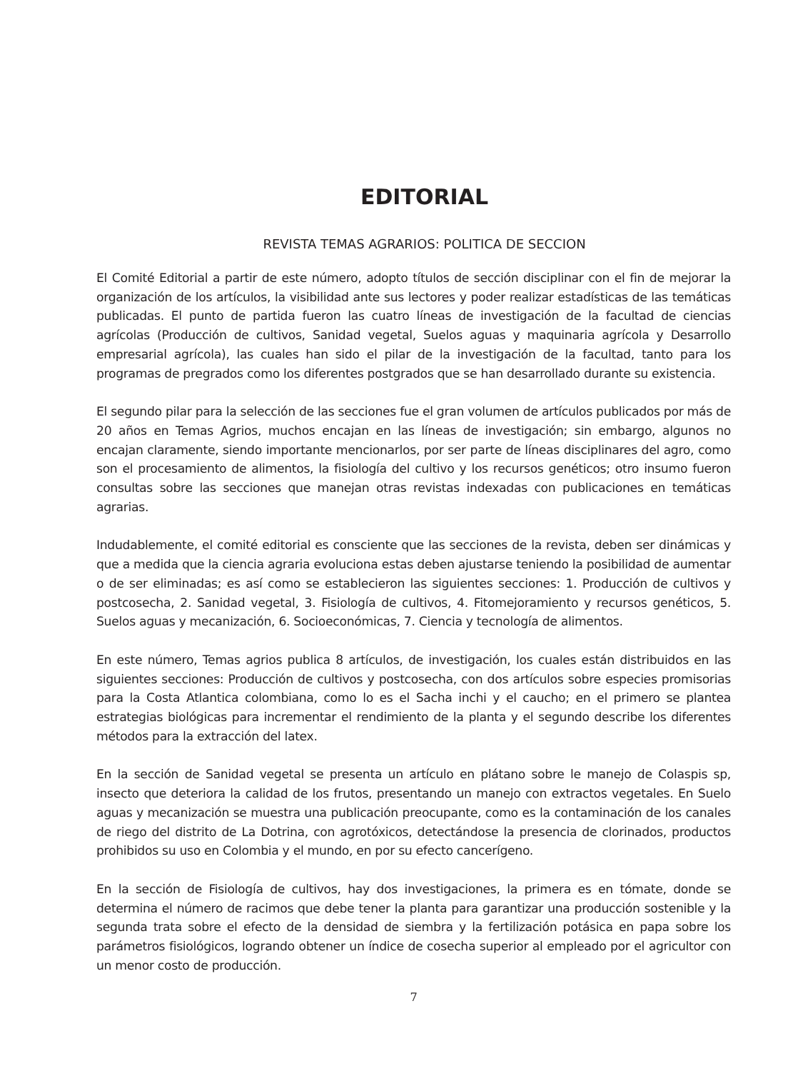EDITORIAL
REVISTA TEMAS AGRARIOS: POLITICA DE SECCION
El Comité Editorial a partir de este número, adopto títulos de sección disciplinar con el fin de mejorar la organización de los artículos, la visibilidad ante sus lectores y poder realizar estadísticas de las temáticas publicadas. El punto de partida fueron las cuatro líneas de investigación de la facultad de ciencias agrícolas (Producción de cultivos, Sanidad vegetal, Suelos aguas y maquinaria agrícola y Desarrollo empresarial agrícola), las cuales han sido el pilar de la investigación de la facultad, tanto para los programas de pregrados como los diferentes postgrados que se han desarrollado durante su existencia.
El segundo pilar para la selección de las secciones fue el gran volumen de artículos publicados por más de 20 años en Temas Agrios, muchos encajan en las líneas de investigación; sin embargo, algunos no encajan claramente, siendo importante mencionarlos, por ser parte de líneas disciplinares del agro, como son el procesamiento de alimentos, la fisiología del cultivo y los recursos genéticos; otro insumo fueron consultas sobre las secciones que manejan otras revistas indexadas con publicaciones en temáticas agrarias.
Indudablemente, el comité editorial es consciente que las secciones de la revista, deben ser dinámicas y que a medida que la ciencia agraria evoluciona estas deben ajustarse teniendo la posibilidad de aumentar o de ser eliminadas; es así como se establecieron las siguientes secciones: 1. Producción de cultivos y postcosecha, 2. Sanidad vegetal, 3. Fisiología de cultivos, 4. Fitomejoramiento y recursos genéticos, 5. Suelos aguas y mecanización, 6. Socioeconómicas, 7. Ciencia y tecnología de alimentos.
En este número, Temas agrios publica 8 artículos, de investigación, los cuales están distribuidos en las siguientes secciones: Producción de cultivos y postcosecha, con dos artículos sobre especies promisorias para la Costa Atlantica colombiana, como lo es el Sacha inchi y el caucho; en el primero se plantea estrategias biológicas para incrementar el rendimiento de la planta y el segundo describe los diferentes métodos para la extracción del latex.
En la sección de Sanidad vegetal se presenta un artículo en plátano sobre le manejo de Colaspis sp, insecto que deteriora la calidad de los frutos, presentando un manejo con extractos vegetales. En Suelo aguas y mecanización se muestra una publicación preocupante, como es la contaminación de los canales de riego del distrito de La Dotrina, con agrotóxicos, detectándose la presencia de clorinados, productos prohibidos su uso en Colombia y el mundo, en por su efecto cancerígeno.
En la sección de Fisiología de cultivos, hay dos investigaciones, la primera es en tómate, donde se determina el número de racimos que debe tener la planta para garantizar una producción sostenible y la segunda trata sobre el efecto de la densidad de siembra y la fertilización potásica en papa sobre los parámetros fisiológicos, logrando obtener un índice de cosecha superior al empleado por el agricultor con un menor costo de producción.
7